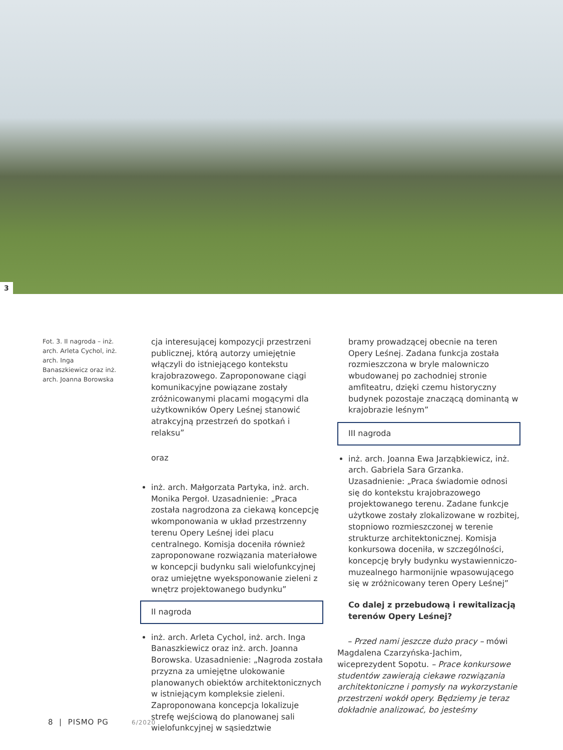3
Fot. 3. II nagroda – inż. arch. Arleta Cychol, inż. arch. Inga Banaszkiewicz oraz inż. arch. Joanna Borowska
cja interesującej kompozycji przestrzeni publicznej, którą autorzy umiejętnie włączyli do istniejącego kontekstu krajobrazowego. Zaproponowane ciągi komunikacyjne powiązane zostały zróżnicowanymi placami mogącymi dla użytkowników Opery Leśnej stanowić atrakcyjną przestrzeń do spotkań i relaksu”
oraz
inż. arch. Małgorzata Partyka, inż. arch. Monika Pergoł. Uzasadnienie: „Praca została nagrodzona za ciekawą koncepcję wkomponowania w układ przestrzenny terenu Opery Leśnej idei placu centralnego. Komisja doceniła również zaproponowane rozwiązania materiałowe w koncepcji budynku sali wielofunkcyjnej oraz umiejętne wyeksponowanie zieleni z wnętrz projektowanego budynku”
II nagroda
inż. arch. Arleta Cychol, inż. arch. Inga Banaszkiewicz oraz inż. arch. Joanna Borowska. Uzasadnienie: „Nagroda została przyzna za umiejętne ulokowanie planowanych obiektów architektonicznych w istniejącym kompleksie zieleni. Zaproponowana koncepcja lokalizuje strefę wejściową do planowanej sali wielofunkcyjnej w sąsiedztwie
bramy prowadzącej obecnie na teren Opery Leśnej. Zadana funkcja została rozmieszczona w bryle malowniczo wbudowanej po zachodniej stronie amfiteatru, dzięki czemu historyczny budynek pozostaje znaczącą dominantą w krajobrazie leśnym”
III nagroda
inż. arch. Joanna Ewa Jarząbkiewicz, inż. arch. Gabriela Sara Grzanka. Uzasadnienie: „Praca świadomie odnosi się do kontekstu krajobrazowego projektowanego terenu. Zadane funkcje użytkowe zostały zlokalizowane w rozbitej, stopniowo rozmieszczonej w terenie strukturze architektonicznej. Komisja konkursowa doceniła, w szczególności, koncepcję bryły budynku wystawienniczo-muzealnego harmonijnie wpasowującego się w zróżnicowany teren Opery Leśnej”
Co dalej z przebudową i rewitalizacją terenów Opery Leśnej?
– Przed nami jeszcze dużo pracy – mówi Magdalena Czarzyńska-Jachim, wiceprezydent Sopotu. – Prace konkursowe studentów zawierają ciekawe rozwiązania architektoniczne i pomysły na wykorzystanie przestrzeni wokół opery. Będziemy je teraz dokładnie analizować, bo jesteśmy
8 | PISMO PG 6/2020